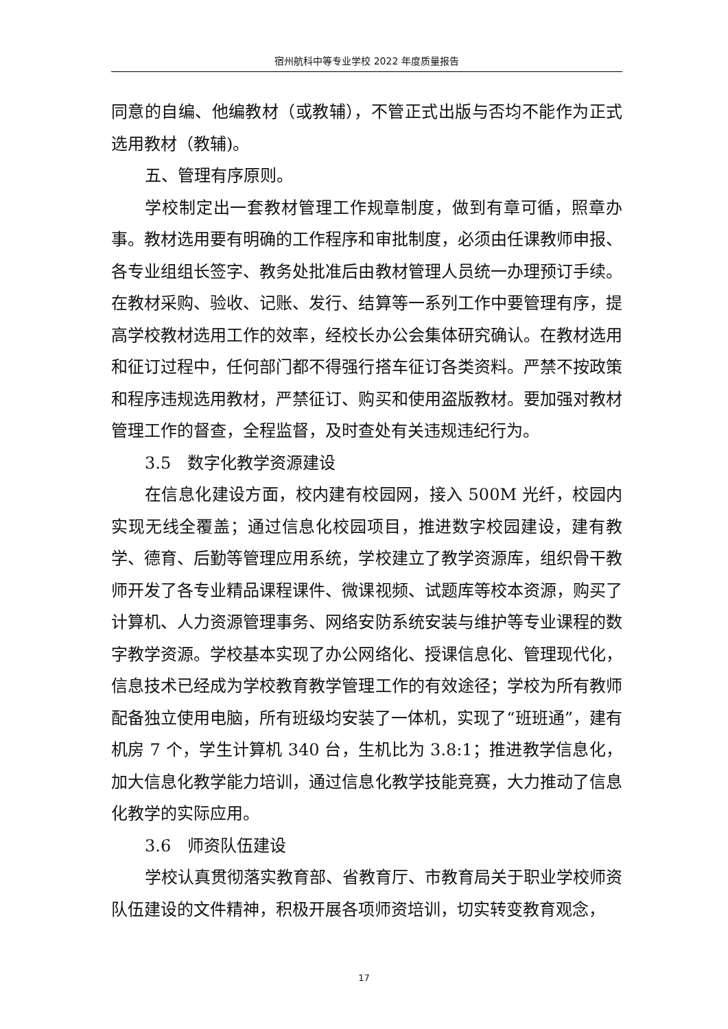宿州航科中等专业学校 2022 年度质量报告
同意的自编、他编教材（或教辅），不管正式出版与否均不能作为正式选用教材（教辅)。
五、管理有序原则。
学校制定出一套教材管理工作规章制度，做到有章可循，照章办事。教材选用要有明确的工作程序和审批制度，必须由任课教师申报、各专业组组长签字、教务处批准后由教材管理人员统一办理预订手续。在教材采购、验收、记账、发行、结算等一系列工作中要管理有序，提高学校教材选用工作的效率，经校长办公会集体研究确认。在教材选用和征订过程中，任何部门都不得强行搭车征订各类资料。严禁不按政策和程序违规选用教材，严禁征订、购买和使用盗版教材。要加强对教材管理工作的督查，全程监督，及时查处有关违规违纪行为。
3.5　数字化教学资源建设
在信息化建设方面，校内建有校园网，接入 500M 光纤，校园内实现无线全覆盖；通过信息化校园项目，推进数字校园建设，建有教学、德育、后勤等管理应用系统，学校建立了教学资源库，组织骨干教师开发了各专业精品课程课件、微课视频、试题库等校本资源，购买了计算机、人力资源管理事务、网络安防系统安装与维护等专业课程的数字教学资源。学校基本实现了办公网络化、授课信息化、管理现代化，信息技术已经成为学校教育教学管理工作的有效途径；学校为所有教师配备独立使用电脑，所有班级均安装了一体机，实现了“班班通”，建有机房 7 个，学生计算机 340 台，生机比为 3.8:1；推进教学信息化，加大信息化教学能力培训，通过信息化教学技能竞赛，大力推动了信息化教学的实际应用。
3.6　师资队伍建设
学校认真贯彻落实教育部、省教育厅、市教育局关于职业学校师资队伍建设的文件精神，积极开展各项师资培训，切实转变教育观念，
17